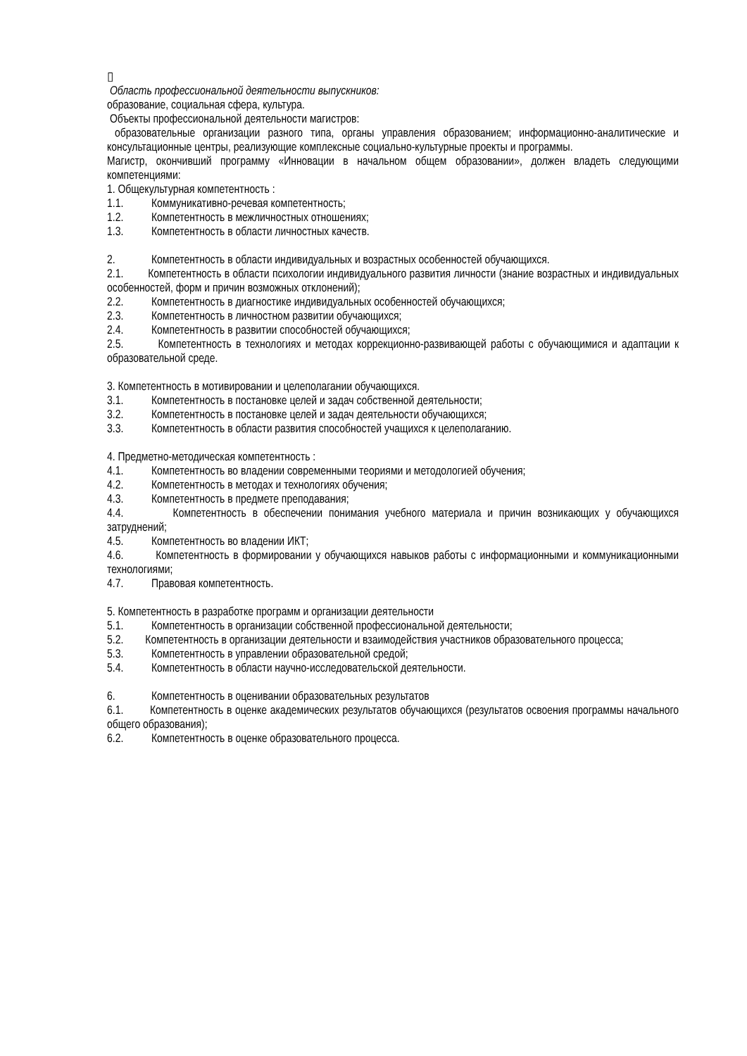▯
Область профессиональной деятельности выпускников:
образование, социальная сфера, культура.
Объекты профессиональной деятельности магистров:
образовательные организации разного типа, органы управления образованием; информационно-аналитические и консультационные центры, реализующие комплексные социально-культурные проекты и программы.
Магистр, окончивший программу «Инновации в начальном общем образовании», должен владеть следующими компетенциями:
1. Общекультурная компетентность :
1.1. Коммуникативно-речевая компетентность;
1.2. Компетентность в межличностных отношениях;
1.3. Компетентность в области личностных качеств.
2. Компетентность в области индивидуальных и возрастных особенностей обучающихся.
2.1. Компетентность в области психологии индивидуального развития личности (знание возрастных и индивидуальных особенностей, форм и причин возможных отклонений);
2.2. Компетентность в диагностике индивидуальных особенностей обучающихся;
2.3. Компетентность в личностном развитии обучающихся;
2.4. Компетентность в развитии способностей обучающихся;
2.5. Компетентность в технологиях и методах коррекционно-развивающей работы с обучающимися и адаптации к образовательной среде.
3. Компетентность в мотивировании и целеполагании обучающихся.
3.1. Компетентность в постановке целей и задач собственной деятельности;
3.2. Компетентность в постановке целей и задач деятельности обучающихся;
3.3. Компетентность в области развития способностей учащихся к целеполаганию.
4. Предметно-методическая компетентность :
4.1. Компетентность во владении современными теориями и методологией обучения;
4.2. Компетентность в методах и технологиях обучения;
4.3. Компетентность в предмете преподавания;
4.4. Компетентность в обеспечении понимания учебного материала и причин возникающих у обучающихся затруднений;
4.5. Компетентность во владении ИКТ;
4.6. Компетентность в формировании у обучающихся навыков работы с информационными и коммуникационными технологиями;
4.7. Правовая компетентность.
5. Компетентность в разработке программ и организации деятельности
5.1. Компетентность в организации собственной профессиональной деятельности;
5.2. Компетентность в организации деятельности и взаимодействия участников образовательного процесса;
5.3. Компетентность в управлении образовательной средой;
5.4. Компетентность в области научно-исследовательской деятельности.
6. Компетентность в оценивании образовательных результатов
6.1. Компетентность в оценке академических результатов обучающихся (результатов освоения программы начального общего образования);
6.2. Компетентность в оценке образовательного процесса.